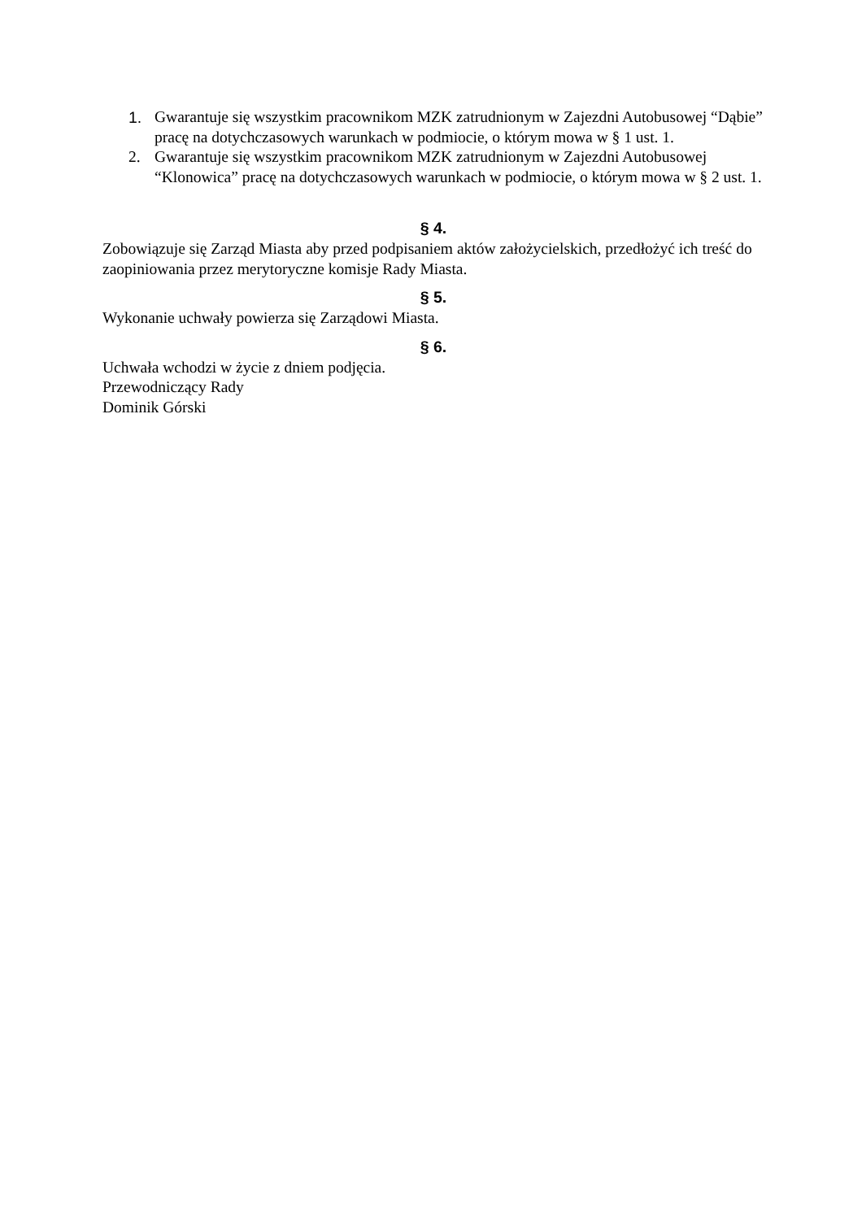1. Gwarantuje się wszystkim pracownikom MZK zatrudnionym w Zajezdni Autobusowej “Dąbie” pracę na dotychczasowych warunkach w podmiocie, o którym mowa w § 1 ust. 1.
2. Gwarantuje się wszystkim pracownikom MZK zatrudnionym w Zajezdni Autobusowej “Klonowica” pracę na dotychczasowych warunkach w podmiocie, o którym mowa w § 2 ust. 1.
§ 4.
Zobowiązuje się Zarząd Miasta aby przed podpisaniem aktów założycielskich, przedłożyć ich treść do zaopiniowania przez merytoryczne komisje Rady Miasta.
§ 5.
Wykonanie uchwały powierza się Zarządowi Miasta.
§ 6.
Uchwała wchodzi w życie z dniem podjęcia.
Przewodniczący Rady
Dominik Górski